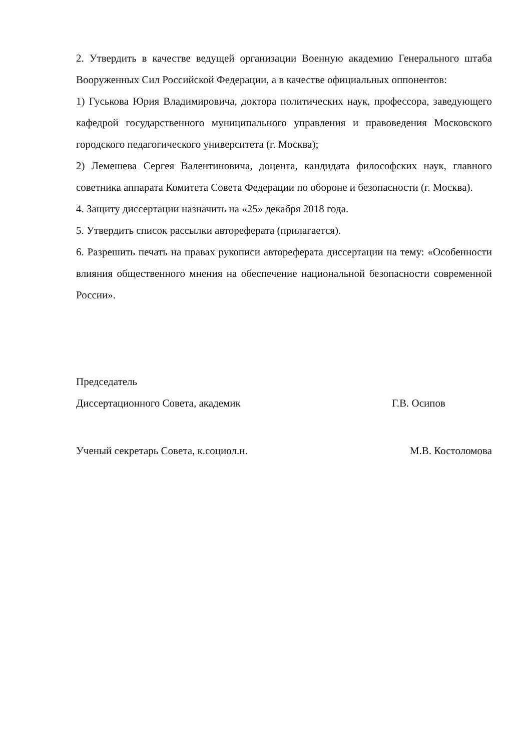2. Утвердить в качестве ведущей организации Военную академию Генерального штаба Вооруженных Сил Российской Федерации, а в качестве официальных оппонентов:
1) Гуськова Юрия Владимировича, доктора политических наук, профессора, заведующего кафедрой государственного муниципального управления и правоведения Московского городского педагогического университета (г. Москва);
2) Лемешева Сергея Валентиновича, доцента, кандидата философских наук, главного советника аппарата Комитета Совета Федерации по обороне и безопасности (г. Москва).
4. Защиту диссертации назначить на «25» декабря 2018 года.
5. Утвердить список рассылки автореферата (прилагается).
6. Разрешить печать на правах рукописи автореферата диссертации на тему: «Особенности влияния общественного мнения на обеспечение национальной безопасности современной России».
Председатель
Диссертационного Совета, академик Г.В. Осипов
Ученый секретарь Совета, к.социол.н. М.В. Костоломова